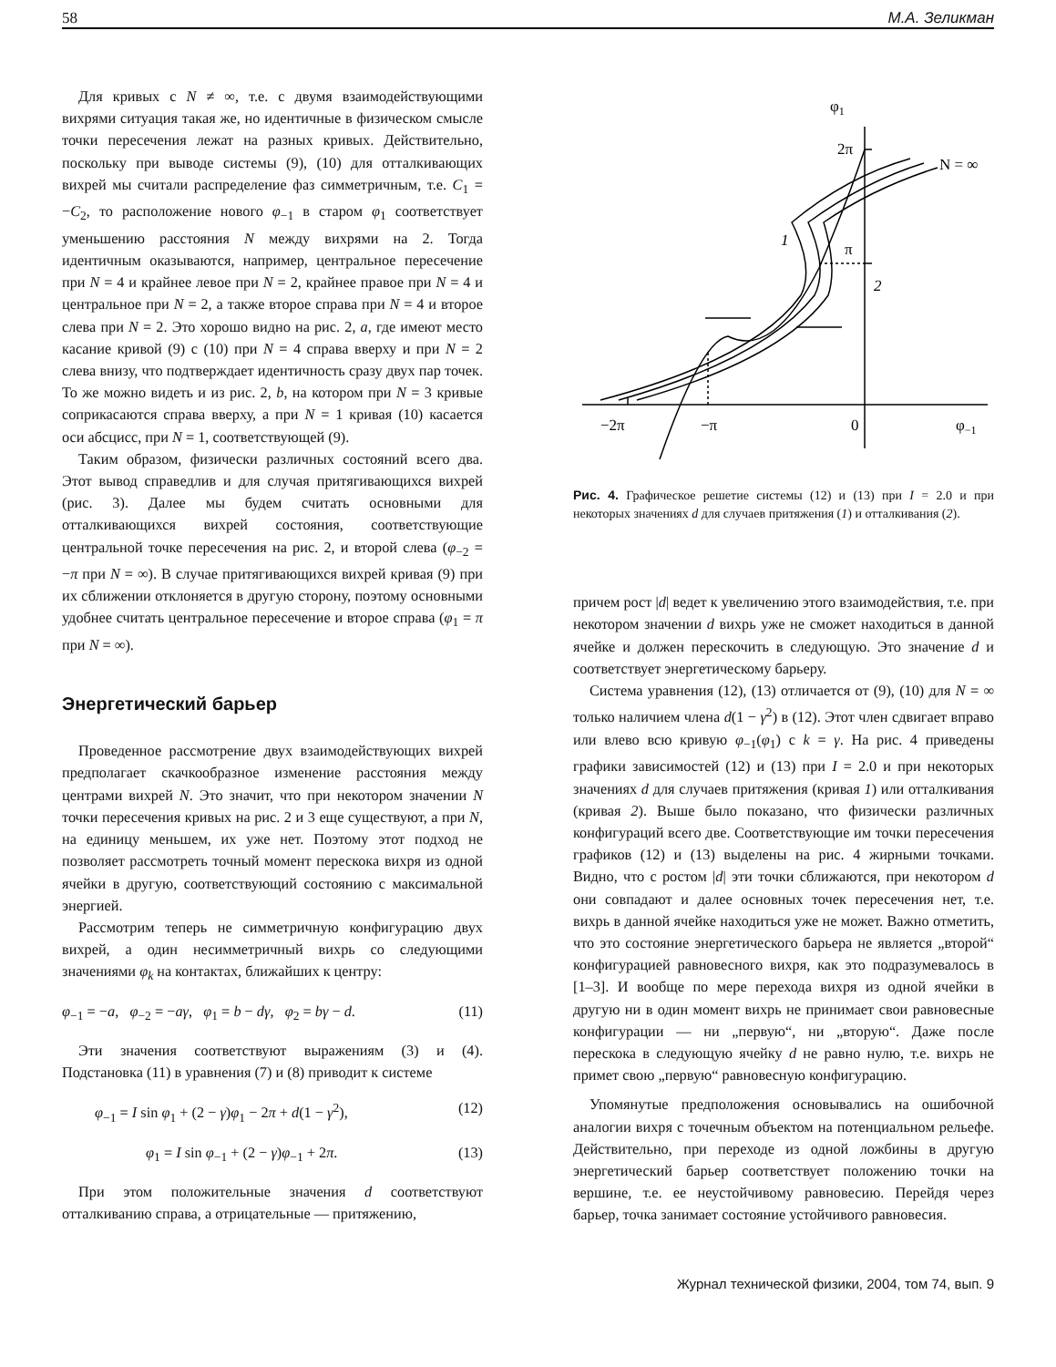58 М.А. Зеликман
Для кривых с N ≠ ∞, т.е. с двумя взаимодействующими вихрями ситуация такая же, но идентичные в физическом смысле точки пересечения лежат на разных кривых. Действительно, поскольку при выводе системы (9), (10) для отталкивающих вихрей мы считали распределение фаз симметричным, т.е. C<sub>1</sub> = −C<sub>2</sub>, то расположение нового φ<sub>−1</sub> в старом φ<sub>1</sub> соответствует уменьшению расстояния N между вихрями на 2. Тогда идентичным оказываются, например, центральное пересечение при N = 4 и крайнее левое при N = 2, крайнее правое при N = 4 и центральное при N = 2, а также второе справа при N = 4 и второе слева при N = 2. Это хорошо видно на рис. 2, a, где имеют место касание кривой (9) с (10) при N = 4 справа вверху и при N = 2 слева внизу, что подтверждает идентичность сразу двух пар точек. То же можно видеть и из рис. 2, b, на котором при N = 3 кривые соприкасаются справа вверху, а при N = 1 кривая (10) касается оси абсцисс, при N = 1, соответствующей (9).
Таким образом, физически различных состояний всего два. Этот вывод справедлив и для случая притягивающихся вихрей (рис. 3). Далее мы будем считать основными для отталкивающихся вихрей состояния, соответствующие центральной точке пересечения на рис. 2, и второй слева (φ<sub>−2</sub> = −π при N = ∞). В случае притягивающихся вихрей кривая (9) при их сближении отклоняется в другую сторону, поэтому основными удобнее считать центральное пересечение и второе справа (φ<sub>1</sub> = π при N = ∞).
Энергетический барьер
Проведенное рассмотрение двух взаимодействующих вихрей предполагает скачкообразное изменение расстояния между центрами вихрей N. Это значит, что при некотором значении N точки пересечения кривых на рис. 2 и 3 еще существуют, а при N, на единицу меньшем, их уже нет. Поэтому этот подход не позволяет рассмотреть точный момент перескока вихря из одной ячейки в другую, соответствующий состоянию с максимальной энергией.
Рассмотрим теперь не симметричную конфигурацию двух вихрей, а один несимметричный вихрь со следующими значениями φ<sub>k</sub> на контактах, ближайших к центру:
φ<sub>−1</sub> = −a, φ<sub>−2</sub> = −aγ, φ<sub>1</sub> = b − dγ, φ<sub>2</sub> = bγ − d. (11)
Эти значения соответствуют выражениям (3) и (4). Подстановка (11) в уравнения (7) и (8) приводит к системе
φ<sub>−1</sub> = I sin φ<sub>1</sub> + (2 − γ)φ<sub>1</sub> − 2π + d(1 − γ<sup>2</sup>), (12)
φ<sub>1</sub> = I sin φ<sub>−1</sub> + (2 − γ)φ<sub>−1</sub> + 2π. (13)
При этом положительные значения d соответствуют отталкиванию справа, а отрицательные — притяжению,
φ1
2π
N = ∞
1
π
2
−2π
−π
0
φ−1
Рис. 4. Графическое решетие системы (12) и (13) при I = 2.0 и при некоторых значениях d для случаев притяжения (1) и отталкивания (2).
причем рост |d| ведет к увеличению этого взаимодействия, т.е. при некотором значении d вихрь уже не сможет находиться в данной ячейке и должен перескочить в следующую. Это значение d и соответствует энергетическому барьеру.
Система уравнения (12), (13) отличается от (9), (10) для N = ∞ только наличием члена d(1 − γ<sup>2</sup>) в (12). Этот член сдвигает вправо или влево всю кривую φ<sub>−1</sub>(φ<sub>1</sub>) с k = γ. На рис. 4 приведены графики зависимостей (12) и (13) при I = 2.0 и при некоторых значениях d для случаев притяжения (кривая 1) или отталкивания (кривая 2). Выше было показано, что физически различных конфигураций всего две. Соответствующие им точки пересечения графиков (12) и (13) выделены на рис. 4 жирными точками. Видно, что с ростом |d| эти точки сближаются, при некотором d они совпадают и далее основных точек пересечения нет, т.е. вихрь в данной ячейке находиться уже не может. Важно отметить, что это состояние энергетического барьера не является „второй“ конфигурацией равновесного вихря, как это подразумевалось в [1–3]. И вообще по мере перехода вихря из одной ячейки в другую ни в один момент вихрь не принимает свои равновесные конфигурации — ни „первую“, ни „вторую“. Даже после перескока в следующую ячейку d не равно нулю, т.е. вихрь не примет свою „первую“ равновесную конфигурацию.
Упомянутые предположения основывались на ошибочной аналогии вихря с точечным объектом на потенциальном рельефе. Действительно, при переходе из одной ложбины в другую энергетический барьер соответствует положению точки на вершине, т.е. ее неустойчивому равновесию. Перейдя через барьер, точка занимает состояние устойчивого равновесия.
Журнал технической физики, 2004, том 74, вып. 9